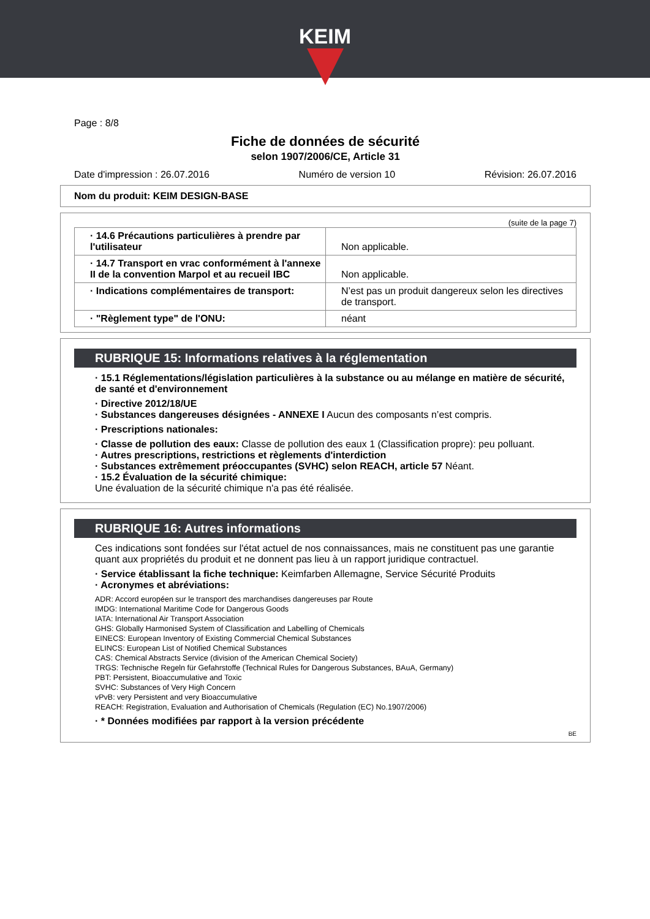KEIM
Page : 8/8
Fiche de données de sécurité
selon 1907/2006/CE, Article 31
Date d'impression : 26.07.2016 Numéro de version 10 Révision: 26.07.2016
Nom du produit: KEIM DESIGN-BASE
(suite de la page 7)
| · 14.6 Précautions particulières à prendre par l'utilisateur | Non applicable. |
| · 14.7 Transport en vrac conformément à l'annexe II de la convention Marpol et au recueil IBC | Non applicable. |
| · Indications complémentaires de transport: | N’est pas un produit dangereux selon les directives de transport. |
| · "Règlement type" de l'ONU: | néant |
RUBRIQUE 15: Informations relatives à la réglementation
· 15.1 Réglementations/législation particulières à la substance ou au mélange en matière de sécurité, de santé et d'environnement
· Directive 2012/18/UE
· Substances dangereuses désignées - ANNEXE I Aucun des composants n’est compris.
· Prescriptions nationales:
· Classe de pollution des eaux: Classe de pollution des eaux 1 (Classification propre): peu polluant.
· Autres prescriptions, restrictions et règlements d'interdiction
· Substances extrêmement préoccupantes (SVHC) selon REACH, article 57 Néant.
· 15.2 Évaluation de la sécurité chimique:
Une évaluation de la sécurité chimique n'a pas été réalisée.
RUBRIQUE 16: Autres informations
Ces indications sont fondées sur l'état actuel de nos connaissances, mais ne constituent pas une garantie quant aux propriétés du produit et ne donnent pas lieu à un rapport juridique contractuel.
· Service établissant la fiche technique: Keimfarben Allemagne, Service Sécurité Produits
· Acronymes et abréviations:
ADR: Accord européen sur le transport des marchandises dangereuses par Route
IMDG: International Maritime Code for Dangerous Goods
IATA: International Air Transport Association
GHS: Globally Harmonised System of Classification and Labelling of Chemicals
EINECS: European Inventory of Existing Commercial Chemical Substances
ELINCS: European List of Notified Chemical Substances
CAS: Chemical Abstracts Service (division of the American Chemical Society)
TRGS: Technische Regeln für Gefahrstoffe (Technical Rules for Dangerous Substances, BAuA, Germany)
PBT: Persistent, Bioaccumulative and Toxic
SVHC: Substances of Very High Concern
vPvB: very Persistent and very Bioaccumulative
REACH: Registration, Evaluation and Authorisation of Chemicals (Regulation (EC) No.1907/2006)
· * Données modifiées par rapport à la version précédente
BE